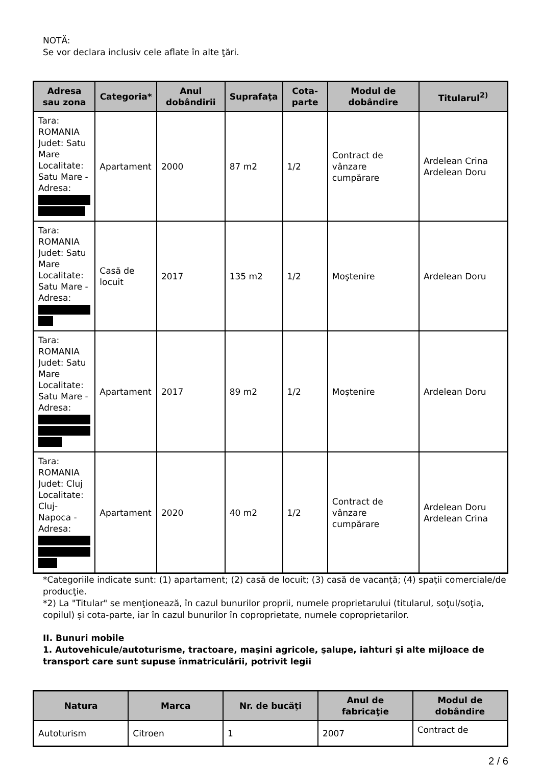NOTĂ:
Se vor declara inclusiv cele aflate în alte ţări.
| Adresa sau zona | Categoria* | Anul dobândirii | Suprafaţa | Cota-parte | Modul de dobândire | Titularul<sup>2)</sup> |
| --- | --- | --- | --- | --- | --- | --- |
| Tara: ROMANIA Judet: Satu Mare Localitate: Satu Mare - Adresa: | Apartament | 2000 | 87 m2 | 1/2 | Contract de vânzare cumpărare | Ardelean Crina Ardelean Doru |
| Tara: ROMANIA Judet: Satu Mare Localitate: Satu Mare - Adresa: | Casă de locuit | 2017 | 135 m2 | 1/2 | Moştenire | Ardelean Doru |
| Tara: ROMANIA Judet: Satu Mare Localitate: Satu Mare - Adresa: | Apartament | 2017 | 89 m2 | 1/2 | Moştenire | Ardelean Doru |
| Tara: ROMANIA Judet: Cluj Localitate: Cluj-Napoca - Adresa: | Apartament | 2020 | 40 m2 | 1/2 | Contract de vânzare cumpărare | Ardelean Doru Ardelean Crina |
*Categoriile indicate sunt: (1) apartament; (2) casă de locuit; (3) casă de vacanţă; (4) spaţii comerciale/de producţie.
*2) La "Titular" se menţionează, în cazul bunurilor proprii, numele proprietarului (titularul, soţul/soţia, copilul) și cota-parte, iar în cazul bunurilor în coproprietate, numele coproprietarilor.
II. Bunuri mobile
1. Autovehicule/autoturisme, tractoare, maşini agricole, şalupe, iahturi şi alte mijloace de transport care sunt supuse înmatriculării, potrivit legii
| Natura | Marca | Nr. de bucăţi | Anul de fabricaţie | Modul de dobândire |
| --- | --- | --- | --- | --- |
| Autoturism | Citroen | 1 | 2007 | Contract de |
2 / 6